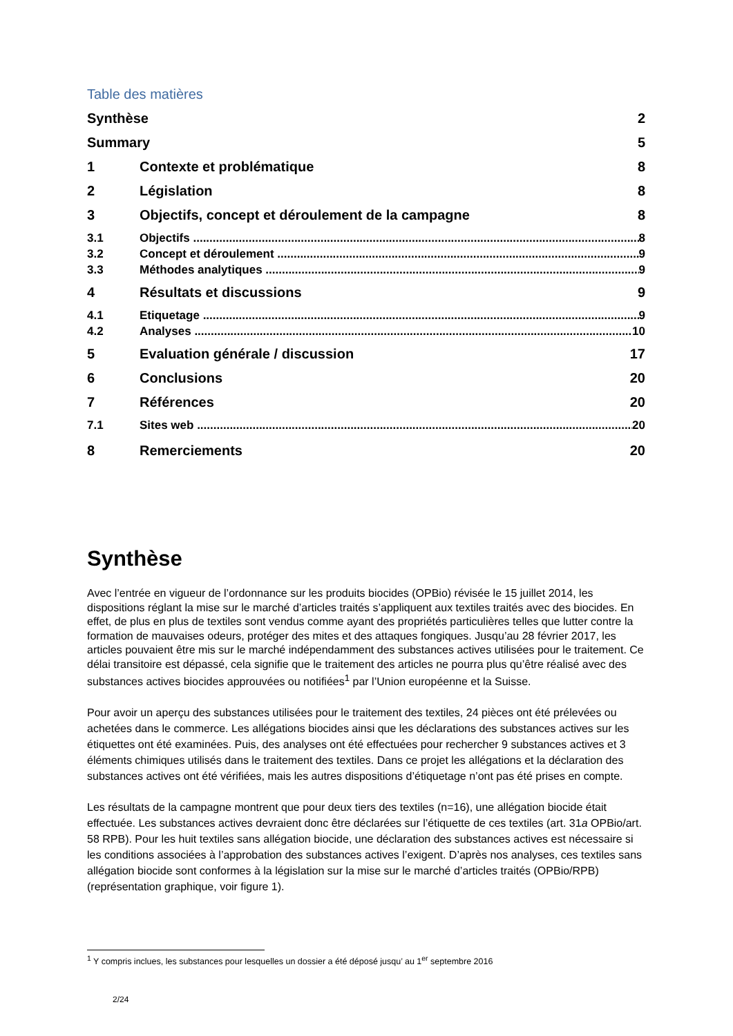Table des matières
Synthèse 2
Summary 5
1 Contexte et problématique 8
2 Législation 8
3 Objectifs, concept et déroulement de la campagne 8
3.1 Objectifs 8
3.2 Concept et déroulement 9
3.3 Méthodes analytiques 9
4 Résultats et discussions 9
4.1 Etiquetage 9
4.2 Analyses 10
5 Evaluation générale / discussion 17
6 Conclusions 20
7 Références 20
7.1 Sites web 20
8 Remerciements 20
Synthèse
Avec l’entrée en vigueur de l’ordonnance sur les produits biocides (OPBio) révisée le 15 juillet 2014, les dispositions réglant la mise sur le marché d’articles traités s’appliquent aux textiles traités avec des biocides. En effet, de plus en plus de textiles sont vendus comme ayant des propriétés particulières telles que lutter contre la formation de mauvaises odeurs, protéger des mites et des attaques fongiques. Jusqu’au 28 février 2017, les articles pouvaient être mis sur le marché indépendamment des substances actives utilisées pour le traitement. Ce délai transitoire est dépassé, cela signifie que le traitement des articles ne pourra plus qu’être réalisé avec des substances actives biocides approuvées ou notifiées<sup>1</sup> par l’Union européenne et la Suisse.
Pour avoir un aperçu des substances utilisées pour le traitement des textiles, 24 pièces ont été prélevées ou achetées dans le commerce. Les allégations biocides ainsi que les déclarations des substances actives sur les étiquettes ont été examinées. Puis, des analyses ont été effectuées pour rechercher 9 substances actives et 3 éléments chimiques utilisés dans le traitement des textiles. Dans ce projet les allégations et la déclaration des substances actives ont été vérifiées, mais les autres dispositions d’étiquetage n’ont pas été prises en compte.
Les résultats de la campagne montrent que pour deux tiers des textiles (n=16), une allégation biocide était effectuée. Les substances actives devraient donc être déclarées sur l’étiquette de ces textiles (art. 31a OPBio/art. 58 RPB). Pour les huit textiles sans allégation biocide, une déclaration des substances actives est nécessaire si les conditions associées à l’approbation des substances actives l’exigent. D’après nos analyses, ces textiles sans allégation biocide sont conformes à la législation sur la mise sur le marché d’articles traités (OPBio/RPB) (représentation graphique, voir figure 1).
<sup>1</sup> Y compris inclues, les substances pour lesquelles un dossier a été déposé jusqu’ au 1<sup>er</sup> septembre 2016
2/24